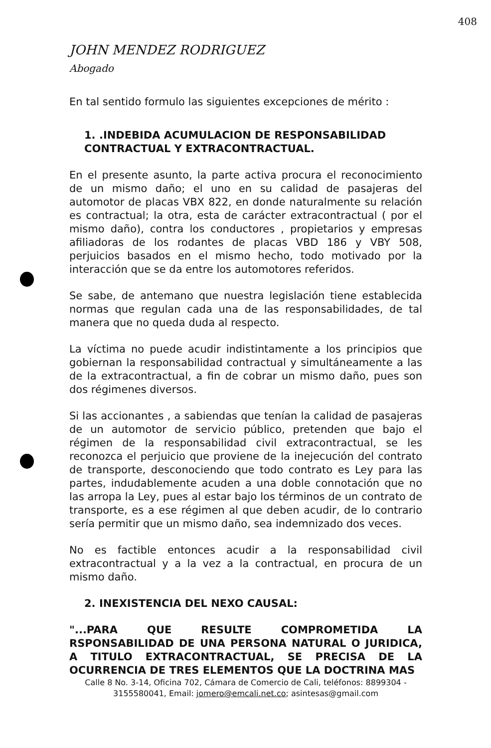408
JOHN MENDEZ RODRIGUEZ
Abogado
En tal sentido formulo las siguientes excepciones de mérito :
1. .INDEBIDA ACUMULACION DE RESPONSABILIDAD CONTRACTUAL Y EXTRACONTRACTUAL.
En el presente asunto, la parte activa procura el reconocimiento de un mismo daño; el uno en su calidad de pasajeras del automotor de placas VBX 822, en donde naturalmente su relación es contractual; la otra, esta de carácter extracontractual ( por el mismo daño), contra los conductores , propietarios y empresas afiliadoras de los rodantes de placas VBD 186 y VBY 508, perjuicios basados en el mismo hecho, todo motivado por la interacción que se da entre los automotores referidos.
Se sabe, de antemano que nuestra legislación tiene establecida normas que regulan cada una de las responsabilidades, de tal manera que no queda duda al respecto.
La víctima no puede acudir indistintamente a los principios que gobiernan la responsabilidad contractual y simultáneamente a las de la extracontractual, a fin de cobrar un mismo daño, pues son dos régimenes diversos.
Si las accionantes , a sabiendas que tenían la calidad de pasajeras de un automotor de servicio público, pretenden que bajo el régimen de la responsabilidad civil extracontractual, se les reconozca el perjuicio que proviene de la inejecución del contrato de transporte, desconociendo que todo contrato es Ley para las partes, indudablemente acuden a una doble connotación que no las arropa la Ley, pues al estar bajo los términos de un contrato de transporte, es a ese régimen al que deben acudir, de lo contrario sería permitir que un mismo daño, sea indemnizado dos veces.
No es factible entonces acudir a la responsabilidad civil extracontractual y a la vez a la contractual, en procura de un mismo daño.
2. INEXISTENCIA DEL NEXO CAUSAL:
"...PARA QUE RESULTE COMPROMETIDA LA RSPONSABILIDAD DE UNA PERSONA NATURAL O JURIDICA, A TITULO EXTRACONTRACTUAL, SE PRECISA DE LA OCURRENCIA DE TRES ELEMENTOS QUE LA DOCTRINA MAS
Calle 8 No. 3-14, Oficina 702, Cámara de Comercio de Cali, teléfonos: 8899304 - 3155580041, Email: jomero@emcali.net.co; asintesas@gmail.com